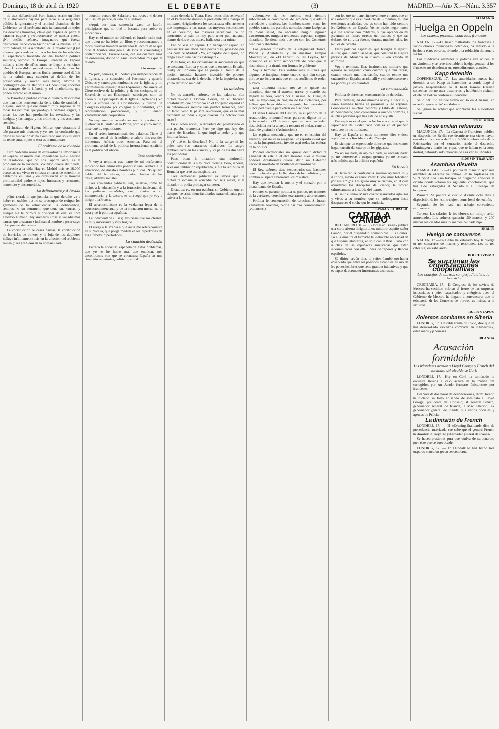Domingo, 18 de abril de 1920 EL DEBATE (3) MADRID.—Año X.—Núm. 3.357
de esas defunciones! Pero hemos escrito un libro de cuatrocientas páginas para sacar a la vergüenza pública la ignorancia y el criminal abandono de los Gobiernos en el problema más fundamental de todos los derechos humanos, clave que explica en parte el carácter trágico y revolucionario de nuestra época. ¡No podéis, señores, imaginaros qué fuerza destructora tiene como factor social la miseria, en la criminalidad, en la moralidad, en la revolución! ¡Qué aliento, qué vendaval no da a las iras de los rebeldes el espectáculo horrendo de esa barbarie política sanitaria, oprobio de Europa! Perecen en España miles y miles de niños antes de llegar a los cinco años; la mortalidad general supera a la de todos los pueblos de Europa, menos Rusia; enorme es el déficit de la salud, muy superior al déficit de los presupuestos y mucho más triste; enorme el contingente que da Madrid a la tuberculosis; enormes los estragos de la infancia y del alcoholismo, que ponen espanto en el ánimo.
Si Barcelona pudiese contar el número de víctimas que han sido consecuencia de la falta de sanidad e higiene, creería que ese número muy superior al de todas las víctimas que produjo la Semana trágica, a todas las que han producido las revueltas, y las huelgas, y las cargas, y los crímenes, y los asesinatos sociales.
El Instituto de Higiene Militar, que visitamos el año pasado mis alumnos y yo, nos ha confesado que desde su fundación no ha examinado una sola muestra de leche pura. Fijaos si esta es criminalidad.
El problema de la vivienda
Otro problema social de extraordinaria importancia en España, de mucha más importancia que el decreto de disolución, que no nos importa nada, es el problema de la vivienda. Viviendo quiere decir vida, el derecho a la vida. Hay en Madrid más de 18.000 personas que viven en chozas; en casas de corredor no hablemos; en unas y en otras viven en la horrosa promiscuidad padres e hijos, hermanas y hermanos, conocidos y desconocidos.
La delincuencia y el Jurado
¿Qué moral, ni qué justicia, ni qué derecho va a haber en pueblos que no se preocupan de extirpar los gérmenes de la delincuencia? La delincuencia, señores, es un fenómeno que tiene sus causas, y aunque sea la primera y principal de ellas el libre albedrío humano, hay numerosísimas y variadísimas causas que arrastran o inclinan al hombre a pesar suyo a las puertas del crimen.
La construcción de casas baratas, la construcción de barriadas de obreros y la baja de los alquileres influye infinitamente más en la solución del problema social, y del problema de la criminalidad.
aquellos versos del Saladero, que recoge el doctor Salillas, me parece, en uno de sus libros:
«Aquí, por justa sentencia, yace un ladrón principiante, que no robó lo bastante para probar su inocencia.»
Hay en el mundo no defiende el Jurado nadie más que quien no ha leído un libro, y recomendamos a todos nuestros hombres avanzados la lectura de lo que dice el hombre más genial de toda la criminología contemporánea, Enrique Ferri, con sus cuarenta años de enseñanza, donde no gana las cátedras más que el talento.
Un programa
Yo pido, señores, la libertad y la independencia de la Iglesia, y la supresión del Patronato, y querría Obispos y canónigos nombrados por la Iglesia, y no por ministros impíos y ateos (Aplausos). No quiero un Clero esclavo de la política y de los caciques, ni un Sacerdocio ni un Episcopado palaciegos, sino un Clero y un Episcopado de la Iglesia. (Aplausos.) Yo pido la reforma de la Constitución, y querría un Congreso elegido por colegios plurinominales, con representación proporcional, y un Senado verdaderamente corporativo.
Yo soy enemigo de toda autonomía que tienda a quebrantar la unidad de la Patria, porque yo no siento, ni sé qué es, separatismos.
En el orden internacional, dos palabras. Tiene el problema social de la política española dos grandes horizontes: Africa; otro, América. Para mí el problema social de la política internacional española es la política del idioma.
Tres enmiendas
Y voy a terminar esta parte de mi conferencia indicando tres enmiendas políticas: una, relativa a la educación, de nuestros hombres públicos. No quiero hablar del feminismo, ni quiero hablar de las desigualdades sociales.
Tres enmiendas políticas: una, relativa, como he dicho, a la educación y a la formación intelectual de los políticos españoles; otra, relativa a su indumentaria, y la tercera, es un ruego que yo voy a dirigir a la Prensa.
El abstraccionismo es la verdadera lepra de la educación intelectual y de la formación mental de la raza y de la política española.
La indumentaria (Risas). No creáis que son chistes: es muy importante y muy trágico.
El ruego a la Prensa a que antes me referí consiste en suplicaria, que ponga medida en los hipertrofias de los alfabetos hipertróficos.
La situación de España
Erizada la sociedad española de estos problemas, que yo no he hecho más que enunciar, nos encontramos con que se encuentra España en una situación económica, política y social...
mera de toda la Tierra. Hace pocos días se levantó en el Parlamento italiano el presidente del Consejo de ministros, dirigiéndose a los socialistas: «Es menester que impongáis a las masas las mayores restricciones en el consumo, los mayores sacrificios. Si no ahorramos el pan de hoy para tener pan mañana, dentro de dos o tres meses, Italia será una ruina.»
Eso no pasa en España. Un embajador español en país neutral me decía hace pocos días, paseando por una calle de Madrid: «Yo, embajador de España, no tengo eso en una nación extranjera.»
Pues bien; en las circunstancias anormales en que se encuentra Europa y en las que se encuentra España, cualquier Gobierno que se ponga al frente de la nación necesita hallarse investido de poderes dictatoriales, sea de la derecha o de la izquierda, que yo no defiendo un pleito.
La dictadura
No os asustéis, señores, de las palabras. «La dictadura—decía Donoso Cortés, en el discurso notabilísimo que pronunció en el Congreso español en su defensa—es siempre una palabra tremenda, pero no tanto como la palabra revolución, que es la más tremenda de todas.» ¿Qué quieren los bolcheviques rusos?
En el orden social, la dictadura del proletariado es una palabra tremenda. Pero yo digo que hay dos clases de dictadura: la que implica poder y la que implica fuerza.
¿Y qué es la dictadura? No; ni la sangre ni los palos son sus caracteres distintivos. La sangre también corre en las clínicas, y los palos los dan hasta los periodistas.
Pues, bien; la dictadura una institución constitucional de la República romana. Pero, señores, si es una institución republicana, sí fué la república de Roma la que creó esa magistratura.
Tres enmiendas políticas: ya sabéis que la dictadura romana se concedía por seis meses, y el dictador no podía prolongar su poder.
Dictadura es, en una palabra, un Gobierno que en tiempos de crisis tiene facultades extraordinarias para salvar a la patria.
gubernativo de los pueblos, está siempre subordinado a condiciones de gobierno que admite variedades y matices. Los hombres sanos, como los pueblos sanos, los períodos normales como las épocas de plena salud, no necesitan ningún régimen extraordinario, ninguna terapéutica especial, ninguna dictadura. No tiene nada que ver con los Gobiernos tiránicos y absolutos.
Los grandes filósofos de la antigüedad clásica, Platón y Aristóteles, y en nuestros tiempos Montesquieu, en «El Espíritu de las Leyes», han incurrido en el error inconcebible de creer que el despotismo y la tiranía son formas de gobierno.
Voy a terminar. Esas instituciones militares que algunos se imaginan como cuerpos que dan cargas, porque no los ven más que en los conflictos de orden público.
Una dictadura militar, no; yo no quiero esa dictadura, sino en el extremo trance; y cuando esa llegada su hora, vendrá por sí misma. Ni César, ni Sila, ni Napoleón, ni ninguno de los dictadores, por ínfima que haya sido su categoría, han necesitado nunca pedir venia para entrar en funciones.
El señor Cánovas del Castillo, en el período de la restauración, pronunció estas palabras, dignas de un jurisconsulto: «El hombre que en una sociedad desquiciada por la anarquía restaura el orden, tiene un título de gratitud.» (Aclamación.)
Un espíritu mezquino, que no es el espíritu del derecho, que no es la abogacía; un espíritu curial que no es la jurisprudencia, invade aquí todas las esferas de la política.
Poderes dictatoriales no quiere decir dictadura personal de este o el otro hombre civil o militar; poderes dictatoriales quiere decir un Gobierno nacional investido de facultades extraordinarias.
El Rey, señores, tiene secuestradas sus funciones constitucionales por la dictadura de los políticos y no nombra ni separa libremente los ministros.
Hay que levantar la mente y el corazón por la bienandanza de España.
Poderes de partido, política de partido, los hombres de la verdadera derecha los execramos y aborrecemos.
Política de concentración de derechas. Si fuesen verdaderas derechas, podría dar mos consentimiento. (Aplausos.)
son los que no tienen inconveniente en apoyarse en un Gobierno que es el producto de la mentira, en unas elecciones amañadas, que es como han sido siempre los Gobiernos en España. Yo no puedo negar nunca que me eduqué con militares, y que aprendí en mi juventud las frases bélicas del mando, y que las órdenes de mi vida fueron, durante muchos años, los toques de corneta.
Estos políticos españoles, que fustigan el espíritu militar, que cuentan las bajas, que censuran la augusta persona del Monarca en cuanto le ven vestido de uniforme.
Voy a terminar. Esas instituciones militares que algunos se imaginan como cuerpos que dan cargas, cuando ocurre una inundación, cuando ocurre una catástrofe en España; acudid allí y ved quién socorre a los pobres y a los humildes.
La concentración
Política de derechas, concentración de derechas.
Para terminar, en dos minutos lo voy a decir muy claro. Estamos hartos de promesas y de engaños. Conocemos a muchos hombres, y hablo del sistema, no personalizo; pero conocemos a muchos hombres, a muchas personas que han esta do aquí y allí.
Ese espíritu es el que ha hecho crecer aquí que la supremacía del Poder civil consista en el pacífico caciqueo de los ministros.
Hay en España en estos momentos diez o doce aspirantes a la Presidencia del Consejo.
Es siempre un espectáculo doloroso que los enanos hagan cucaña del cuerpo de los gigantes.
Yo no soy nada, ni aspiro a nada, ni necesito nada: yo no pertenezco a ningún gremio; yo no conozco más política que la política española.
En la calle
Al terminar la conferencia sonaron aplausos muy nutridos, siendo el señor Pérez Bueno muy felicitado por sus amigos. Un grupo muy numeroso, en el cual abundaban los discípulos del orador, le vitoreó calurosamente a la salida del teatro.
Al salir el señor Maura oyéronse nutridos aplausos y vivas a su nombre, que se prolongaron hasta desaparecer el coche que le conducía.
ESPAÑA Y EL BRASIL
CARTA A CAMBÓ
RIO JANEIRO, 16.—El «Jornal do Brazil» publica una carta abierta dirigida al ex ministro español señor Cambó, por el hispanófilo comandante Luis Gómez. En ella muestra el firmante la ineludible necesidad de que España establezca, no sólo con el Brasil, sino con muchas de las repúblicas americanas que están incomunicadas con ella, líneas de vapores y Bancos españoles.
Sé dirige, según dice, al señor Cambó por haber observado que entre los políticos españoles es uno de los pocos hombres que tiene grandes iniciativas, y que es capaz de acometer importantes empresas.
ALEMANIA
Huelga en Oppeln
Los obreros protestan contra los franceses
NAUEN, 17.—El haber maltratado los franceses a varios obreros municipales detenidos, ha lanzado a la huelga a éstos obreros, dejando a la población sin agua y sin luz.
Los Sindicatos alemanes y polacos van unidos al movimiento, y se cree inevitable la huelga general, si los franceses no abandonan sus procedimientos actuales.
Kapp detenido
COPENHAGUE, 17.—Las autoridades suecas han detenido a von Kapp en Estocolmo, a donde llegó el jueves, hospedándose en el hotel Kaniss. Desertó sospechas por no traer pasaportes, y habiéndole visitado el jefe de Policía confesó su identidad.
Salió del sitio en que estaba oculto en Alemania, en un avión que aterrizó en Malmoe.
Se ignora la actitud que adoptarán las autoridades suecas.
EN EL RUHR
No se envían refuerzos
MAGUNCIA, 17.—La «Gaceta de Francfort» publica un despacho de Berlín que desmiente sea cierto hayan entrado en la cuenca del Ruhr 8.000 hombres más de la Reichswehr; por el contrario, añade el despacho, disminuyen a diario las tropas que se hallan en la zona neutral, habiendo sido retiradas de ésta varias unidades.
«LOS SIN TRABAJO»
Asamblea disuelta
HAMBURGO, 17.—La policía ha disuelto ayer una asamblea de obreros sin trabajo, en la explanada del Saint Sprit. Los «sin trabajo» se dirigieron entonces al círculo donde votaron las siguientes conclusiones, que han sido entregadas al Senado y al Consejo de burgueses.
Primera. Se pondrá el círculo durante ocho días a disposición de los «sin trabajo», como local de reunión.
Segunda. Se les dará un trabajo conveniente remunerado.
Tercera. Los salarios de los obreros sin trabajo serán aumentados. Los solteros ganarán 150 marcos, y 200 marcos los casados más 25 marcos por cada hijo.
BERLIN
Huelga de camareros
NAUEN, 17.—En Berlín ha estallado hoy la huelga de los camareros de hoteles y restoranes. Los de los cafés siguen trabajando.
BOLCHEVISMO
Se suprimen las organizaciones cooperativas
Los consejos de obreros son perjudiciales a la industria
CRISTIANIA, 17.—El Congreso de los soviets de Moscou ha decidido colocar al frente de las empresas industriales a jefes capacitados y enérgicos pues el Gobierno de Moscou ha llegado a convencerse que la existencia de los Consejos de obreros es nefasta a la industria.
RUSIA Y JAPON
Violentos combates en Siberia
LONDRES, 17. Un cablegrama de Tokio, dice que se han desarrollado violentos combates en Khabarovsk, entre rusos y japoneses.
IRLANDA
Acusación formidable
Los irlandeses acusan a Lloyd George y French del asesinato del alcalde de Cork
LONDRES, 17.—Hoy en Cork ha terminado la encuesta llevada a cabo acerca de la muerte del corregidor, por un Jurado formado únicamente por irlandeses.
Después de dos horas de deliberaciones, dicho Jurado ha dictado un fallo acusando de asesinato a Lloyd George, presidente del Consejo; al general French, gobernador general de Irlanda; a Mac Pherson, ex gobernador general de Irlanda, y a varios oficiales y agentes de Policía.
La dimisión de French
LONDRES, 17. — El «Evening Standard» dice de procedencia autorizada que sabe que el general French ha dimitido el cargo de gobernador general de Irlanda.
Se hacen presiones para que vuelva de su acuerdo; pero éste parece irrevocable.
LONDRES, 17. — En Dundalk se han hecho tres disparos contra un joven desconocido.